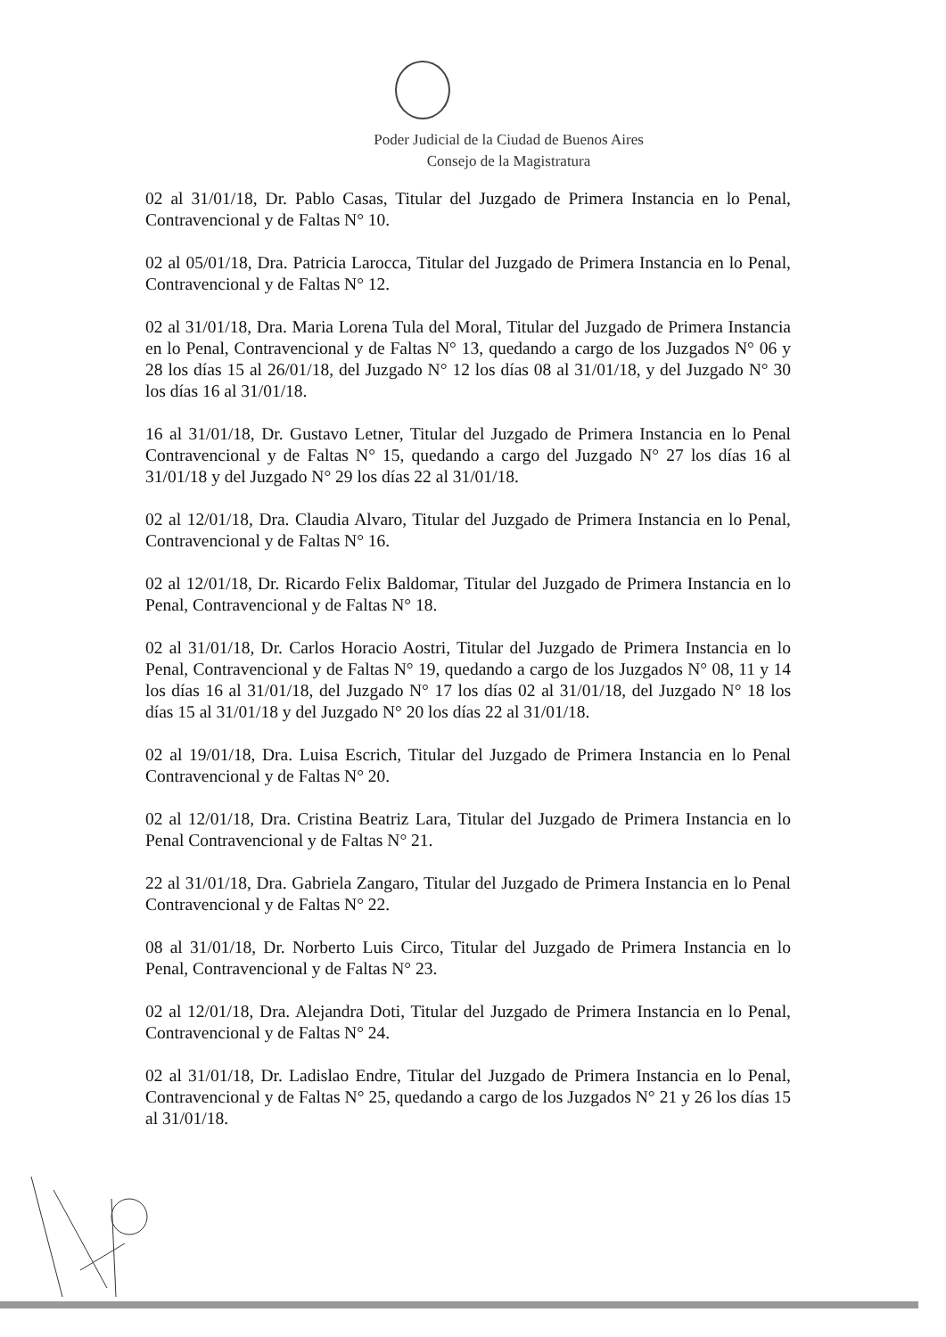Poder Judicial de la Ciudad de Buenos Aires
Consejo de la Magistratura
02 al 31/01/18, Dr. Pablo Casas, Titular del Juzgado de Primera Instancia en lo Penal, Contravencional y de Faltas N° 10.
02 al 05/01/18, Dra. Patricia Larocca, Titular del Juzgado de Primera Instancia en lo Penal, Contravencional y de Faltas N° 12.
02 al 31/01/18, Dra. Maria Lorena Tula del Moral, Titular del Juzgado de Primera Instancia en lo Penal, Contravencional y de Faltas N° 13, quedando a cargo de los Juzgados N° 06 y 28 los días 15 al 26/01/18, del Juzgado N° 12 los días 08 al 31/01/18, y del Juzgado N° 30 los días 16 al 31/01/18.
16 al 31/01/18, Dr. Gustavo Letner, Titular del Juzgado de Primera Instancia en lo Penal Contravencional y de Faltas N° 15, quedando a cargo del Juzgado N° 27 los días 16 al 31/01/18 y del Juzgado N° 29 los días 22 al 31/01/18.
02 al 12/01/18, Dra. Claudia Alvaro, Titular del Juzgado de Primera Instancia en lo Penal, Contravencional y de Faltas N° 16.
02 al 12/01/18, Dr. Ricardo Felix Baldomar, Titular del Juzgado de Primera Instancia en lo Penal, Contravencional y de Faltas N° 18.
02 al 31/01/18, Dr. Carlos Horacio Aostri, Titular del Juzgado de Primera Instancia en lo Penal, Contravencional y de Faltas N° 19, quedando a cargo de los Juzgados N° 08, 11 y 14 los días 16 al 31/01/18, del Juzgado N° 17 los días 02 al 31/01/18, del Juzgado N° 18 los días 15 al 31/01/18 y del Juzgado N° 20 los días 22 al 31/01/18.
02 al 19/01/18, Dra. Luisa Escrich, Titular del Juzgado de Primera Instancia en lo Penal Contravencional y de Faltas N° 20.
02 al 12/01/18, Dra. Cristina Beatriz Lara, Titular del Juzgado de Primera Instancia en lo Penal Contravencional y de Faltas N° 21.
22 al 31/01/18, Dra. Gabriela Zangaro, Titular del Juzgado de Primera Instancia en lo Penal Contravencional y de Faltas N° 22.
08 al 31/01/18, Dr. Norberto Luis Circo, Titular del Juzgado de Primera Instancia en lo Penal, Contravencional y de Faltas N° 23.
02 al 12/01/18, Dra. Alejandra Doti, Titular del Juzgado de Primera Instancia en lo Penal, Contravencional y de Faltas N° 24.
02 al 31/01/18, Dr. Ladislao Endre, Titular del Juzgado de Primera Instancia en lo Penal, Contravencional y de Faltas N° 25, quedando a cargo de los Juzgados N° 21 y 26 los días 15 al 31/01/18.